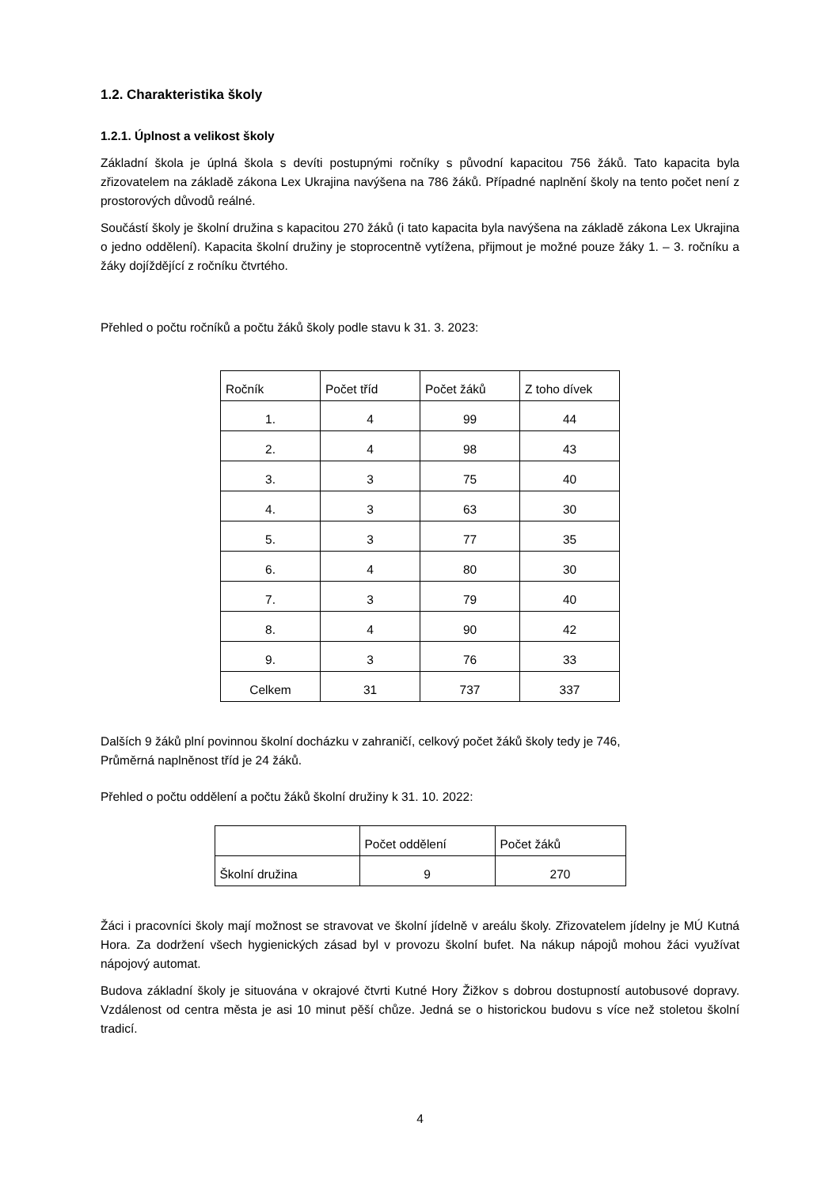1.2. Charakteristika školy
1.2.1. Úplnost a velikost školy
Základní škola je úplná škola s devíti postupnými ročníky s původní kapacitou 756 žáků. Tato kapacita byla zřizovatelem na základě zákona Lex Ukrajina navýšena na 786 žáků. Případné naplnění školy na tento počet není z prostorových důvodů reálné.
Součástí školy je školní družina s kapacitou 270 žáků (i tato kapacita byla navýšena na základě zákona Lex Ukrajina o jedno oddělení). Kapacita školní družiny je stoprocentně vytížena, přijmout je možné pouze žáky 1. – 3. ročníku a žáky dojíždějící z ročníku čtvrtého.
Přehled o počtu ročníků a počtu žáků školy podle stavu k 31. 3. 2023:
| Ročník | Počet tříd | Počet žáků | Z toho dívek |
| 1. | 4 | 99 | 44 |
| 2. | 4 | 98 | 43 |
| 3. | 3 | 75 | 40 |
| 4. | 3 | 63 | 30 |
| 5. | 3 | 77 | 35 |
| 6. | 4 | 80 | 30 |
| 7. | 3 | 79 | 40 |
| 8. | 4 | 90 | 42 |
| 9. | 3 | 76 | 33 |
| Celkem | 31 | 737 | 337 |
Dalších 9 žáků plní povinnou školní docházku v zahraničí, celkový počet žáků školy tedy je 746,
Průměrná naplněnost tříd je 24 žáků.
Přehled o počtu oddělení a počtu žáků školní družiny k 31. 10. 2022:
| | Počet oddělení | Počet žáků |
| Školní družina | 9 | 270 |
Žáci i pracovníci školy mají možnost se stravovat ve školní jídelně v areálu školy. Zřizovatelem jídelny je MÚ Kutná Hora. Za dodržení všech hygienických zásad byl v provozu školní bufet. Na nákup nápojů mohou žáci využívat nápojový automat.
Budova základní školy je situována v okrajové čtvrti Kutné Hory Žižkov s dobrou dostupností autobusové dopravy. Vzdálenost od centra města je asi 10 minut pěší chůze. Jedná se o historickou budovu s více než stoletou školní tradicí.
4